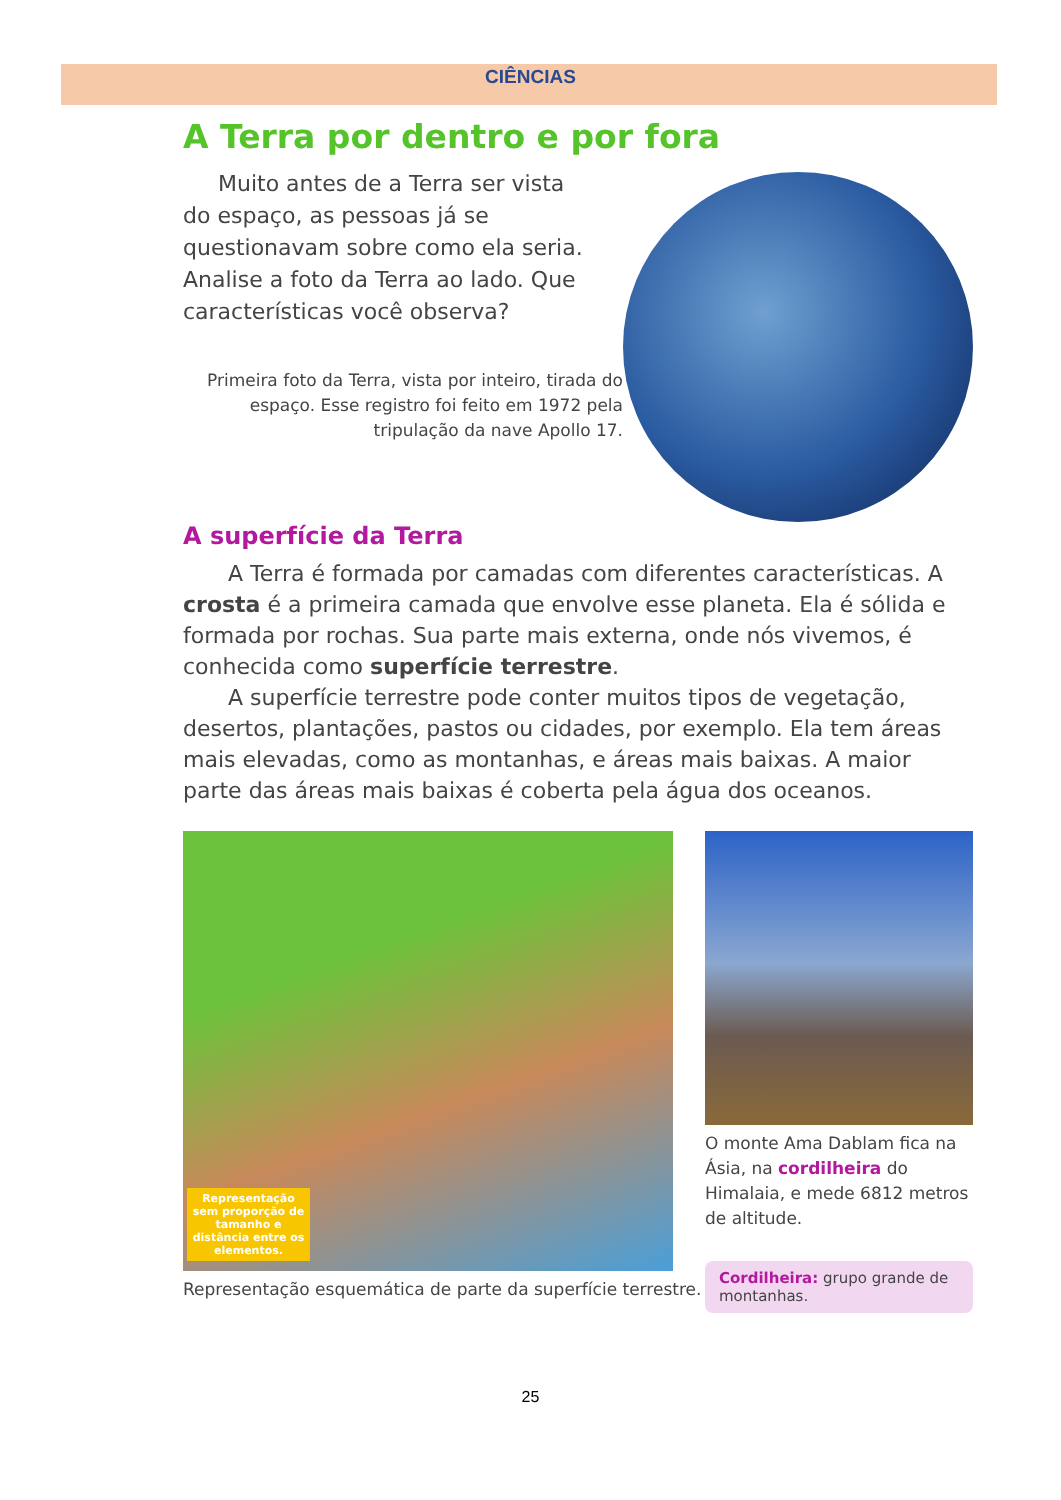CIÊNCIAS
A Terra por dentro e por fora
Muito antes de a Terra ser vista do espaço, as pessoas já se questionavam sobre como ela seria. Analise a foto da Terra ao lado. Que características você observa?
Primeira foto da Terra, vista por inteiro, tirada do espaço. Esse registro foi feito em 1972 pela tripulação da nave Apollo 17.
A superfície da Terra
A Terra é formada por camadas com diferentes características. A crosta é a primeira camada que envolve esse planeta. Ela é sólida e formada por rochas. Sua parte mais externa, onde nós vivemos, é conhecida como superfície terrestre.
A superfície terrestre pode conter muitos tipos de vegetação, desertos, plantações, pastos ou cidades, por exemplo. Ela tem áreas mais elevadas, como as montanhas, e áreas mais baixas. A maior parte das áreas mais baixas é coberta pela água dos oceanos.
Representação sem proporção de tamanho e distância entre os elementos.
Representação esquemática de parte da superfície terrestre.
O monte Ama Dablam fica na Ásia, na cordilheira do Himalaia, e mede 6812 metros de altitude.
Cordilheira: grupo grande de montanhas.
25